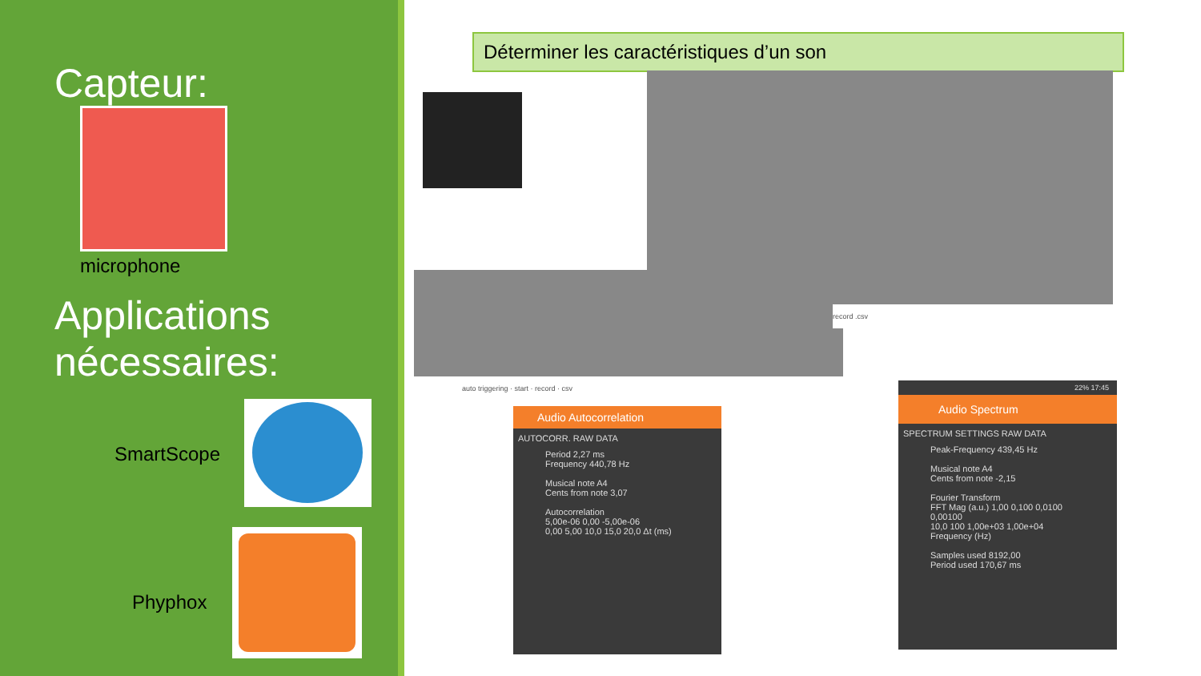Capteur:
microphone
Applications
nécessaires:
SmartScope
Phyphox
Déterminer les caractéristiques d’un son
auto triggering · start · record · csv
record .csv
Audio Autocorrelation
AUTOCORR. RAW DATA
Period 2,27 ms
Frequency 440,78 Hz
Musical note A4
Cents from note 3,07
Autocorrelation
5,00e-06 0,00 -5,00e-06
0,00 5,00 10,0 15,0 20,0 Δt (ms)
22% 17:45
Audio Spectrum
SPECTRUM SETTINGS RAW DATA
Peak-Frequency 439,45 Hz
Musical note A4
Cents from note -2,15
Fourier Transform
FFT Mag (a.u.) 1,00 0,100 0,0100 0,00100
10,0 100 1,00e+03 1,00e+04 Frequency (Hz)
Samples used 8192,00
Period used 170,67 ms